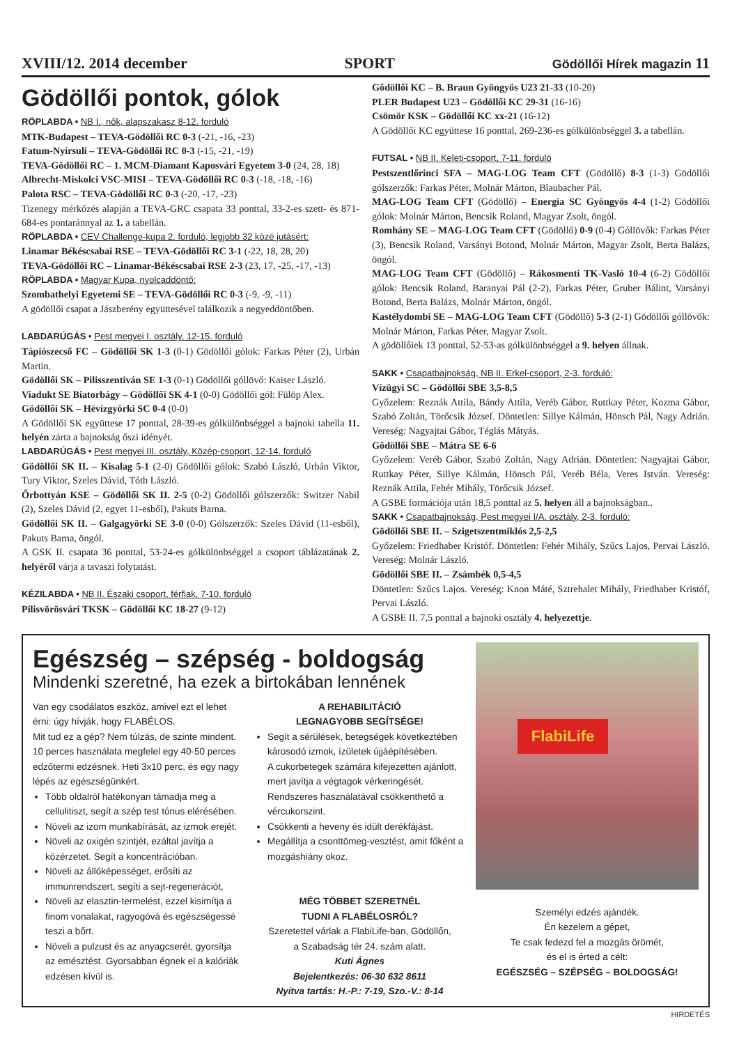XVIII/12. 2014 december SPORT Gödöllői Hírek magazin 11
Gödöllői pontok, gólok
RÖPLABDA • NB I., nők, alapszakasz 8-12. forduló
MTK-Budapest – TEVA-Gödöllői RC 0-3 (-21, -16, -23)
Fatum-Nyírsuli – TEVA-Gödöllői RC 0-3 (-15, -21, -19)
TEVA-Gödöllői RC – 1. MCM-Diamant Kaposvári Egyetem 3-0 (24, 28, 18)
Albrecht-Miskolci VSC-MISI – TEVA-Gödöllői RC 0-3 (-18, -18, -16)
Palota RSC – TEVA-Gödöllői RC 0-3 (-20, -17, -23)
Tizenegy mérkőzés alapján a TEVA-GRC csapata 33 ponttal, 33-2-es szett- és 871-684-es pontaránnyal az 1. a tabellán.
RÖPLABDA • CEV Challenge-kupa 2. forduló, legjobb 32 közé jutásért:
Linamar Békéscsabai RSE – TEVA-Gödöllői RC 3-1 (-22, 18, 28, 20)
TEVA-Gödöllői RC – Linamar-Békéscsabai RSE 2-3 (23, 17, -25, -17, -13)
RÖPLABDA • Magyar Kupa, nyolcaddöntő:
Szombathelyi Egyetemi SE – TEVA-Gödöllői RC 0-3 (-9, -9, -11)
A gödöllői csapat a Jászberény együttesével találkozik a negyeddöntőben.
LABDARÚGÁS • Pest megyei I. osztály, 12-15. forduló
Tápiószecső FC – Gödöllői SK 1-3 (0-1) Gödöllői gólok: Farkas Péter (2), Urbán Martin.
Gödöllői SK – Pilisszentiván SE 1-3 (0-1) Gödöllői góllövő: Kaiser László.
Viadukt SE Biatorbágy – Gödöllői SK 4-1 (0-0) Gödöllői gól: Fülöp Alex.
Gödöllői SK – Hévízgyörki SC 0-4 (0-0)
A Gödöllői SK együttese 17 ponttal, 28-39-es gólkülönbséggel a bajnoki tabella 11. helyén zárta a bajnokság őszi idényét.
LABDARÚGÁS • Pest megyei III. osztály, Közép-csoport, 12-14. forduló
Gödöllői SK II. – Kisalag 5-1 (2-0) Gödöllői gólok: Szabó László, Urbán Viktor, Tury Viktor, Szeles Dávid, Tóth László.
Őrbottyán KSE – Gödöllői SK II. 2-5 (0-2) Gödöllői gólszerzők: Switzer Nabil (2), Szeles Dávid (2, egyet 11-esből), Pakuts Barna.
Gödöllői SK II. – Galgagyörki SE 3-0 (0-0) Gólszerzők: Szeles Dávid (11-esből), Pakuts Barna, öngól.
A GSK II. csapata 36 ponttal, 53-24-es gólkülönbséggel a csoport táblázatának 2. helyéről várja a tavaszi folytatást.
KÉZILABDA • NB II. Északi csoport, férfiak, 7-10. forduló
Pilisvörösvári TKSK – Gödöllői KC 18-27 (9-12)
Gödöllői KC – B. Braun Gyöngyös U23 21-33 (10-20)
PLER Budapest U23 – Gödöllői KC 29-31 (16-16)
Csömör KSK – Gödöllői KC xx-21 (16-12)
A Gödöllői KC együttese 16 ponttal, 269-236-es gólkülönbséggel 3. a tabellán.
FUTSAL • NB II. Keleti-csoport, 7-11. forduló
Pestszentlőrinci SFA – MAG-LOG Team CFT (Gödöllő) 8-3 (1-3) Gödöllői gólszerzők: Farkas Péter, Molnár Márton, Blaubacher Pál.
MAG-LOG Team CFT (Gödöllő) – Energia SC Gyöngyös 4-4 (1-2) Gödöllői gólok: Molnár Márton, Bencsik Roland, Magyar Zsolt, öngól.
Romhány SE – MAG-LOG Team CFT (Gödöllő) 0-9 (0-4) Góllövők: Farkas Péter (3), Bencsik Roland, Varsányi Botond, Molnár Márton, Magyar Zsolt, Berta Balázs, öngól.
MAG-LOG Team CFT (Gödöllő) – Rákosmenti TK-Vasló 10-4 (6-2) Gödöllői gólok: Bencsik Roland, Baranyai Pál (2-2), Farkas Péter, Gruber Bálint, Varsányi Botond, Berta Balázs, Molnár Márton, öngól.
Kastélydombi SE – MAG-LOG Team CFT (Gödöllő) 5-3 (2-1) Gödöllői góllövők: Molnár Márton, Farkas Péter, Magyar Zsolt.
A gödöllőiek 13 ponttal, 52-53-as gólkülönbséggel a 9. helyen állnak.
SAKK • Csapatbajnokság, NB II. Erkel-csoport, 2-3. forduló:
Vízügyi SC – Gödöllői SBE 3,5-8,5
Győzelem: Reznák Attila, Bándy Attila, Veréb Gábor, Ruttkay Péter, Kozma Gábor, Szabó Zoltán, Törőcsik József. Döntetlen: Sillye Kálmán, Hönsch Pál, Nagy Adrián. Vereség: Nagyajtai Gábor, Téglás Mátyás.
Gödöllői SBE – Mátra SE 6-6
Győzelem: Veréb Gábor, Szabó Zoltán, Nagy Adrián. Döntetlen: Nagyajtai Gábor, Ruttkay Péter, Sillye Kálmán, Hönsch Pál, Veréb Béla, Veres István. Vereség: Reznák Attila, Fehér Mihály, Törőcsik József.
A GSBE formációja után 18,5 ponttal az 5. helyen áll a bajnokságban..
SAKK • Csapatbajnokság, Pest megyei I/A. osztály, 2-3. forduló:
Gödöllői SBE II. – Szigetszentmiklós 2,5-2,5
Győzelem: Friedhaber Kristóf. Döntetlen: Fehér Mihály, Szűcs Lajos, Pervai László. Vereség: Molnár László.
Gödöllői SBE II. – Zsámbék 0,5-4,5
Döntetlen: Szűcs Lajos. Vereség: Knon Máté, Sztrehalet Mihály, Friedhaber Kristóf, Pervai László.
A GSBE II. 7,5 ponttal a bajnoki osztály 4. helyezettje.
Egészség – szépség - boldogság
Mindenki szeretné, ha ezek a birtokában lennének
Van egy csodálatos eszköz, amivel ezt el lehet érni: úgy hívják, hogy FLABÉLOS.
Mit tud ez a gép? Nem túlzás, de szinte mindent. 10 perces használata megfelel egy 40-50 perces edzőtermi edzésnek. Heti 3x10 perc, és egy nagy lépés az egészségünkért.
Több oldalról hatékonyan támadja meg a cellulitiszt, segít a szép test tónus elérésében.
Növeli az izom munkabírását, az izmok erejét.
Növeli az oxigén szintjét, ezáltal javítja a közérzetet. Segít a koncentrációban.
Növeli az állóképességet, erősíti az immunrendszert, segíti a sejt-regenerációt,
Növeli az elasztin-termelést, ezzel kisimítja a finom vonalakat, ragyogóvá és egészségessé teszi a bőrt.
Növeli a pulzust és az anyagcserét, gyorsítja az emésztést. Gyorsabban égnek el a kalóriák edzésen kívül is.
A REHABILITÁCIÓ
LEGNAGYOBB SEGÍTSÉGE!
Segít a sérülések, betegségek következtében károsodó izmok, ízületek újjáépítésében.
A cukorbetegek számára kifejezetten ajánlott, mert javítja a végtagok vérkeringését. Rendszeres használatával csökkenthető a vércukorszint.
Csökkenti a heveny és idült derékfájást.
Megállítja a csonttömeg-vesztést, amit főként a mozgáshiány okoz.
MÉG TÖBBET SZERETNÉL
TUDNI A FLABÉLOSRÓL?
Szeretettel várlak a FlabiLife-ban, Gödöllőn,
a Szabadság tér 24. szám alatt.
Kuti Ágnes
Bejelentkezés: 06-30 632 8611
Nyitva tartás: H.-P.: 7-19, Szo.-V.: 8-14
FlabiLife
Személyi edzés ajándék.
Én kezelem a gépet,
Te csak fedezd fel a mozgás örömét,
és el is érted a célt:
EGÉSZSÉG – SZÉPSÉG – BOLDOGSÁG!
HIRDETÉS